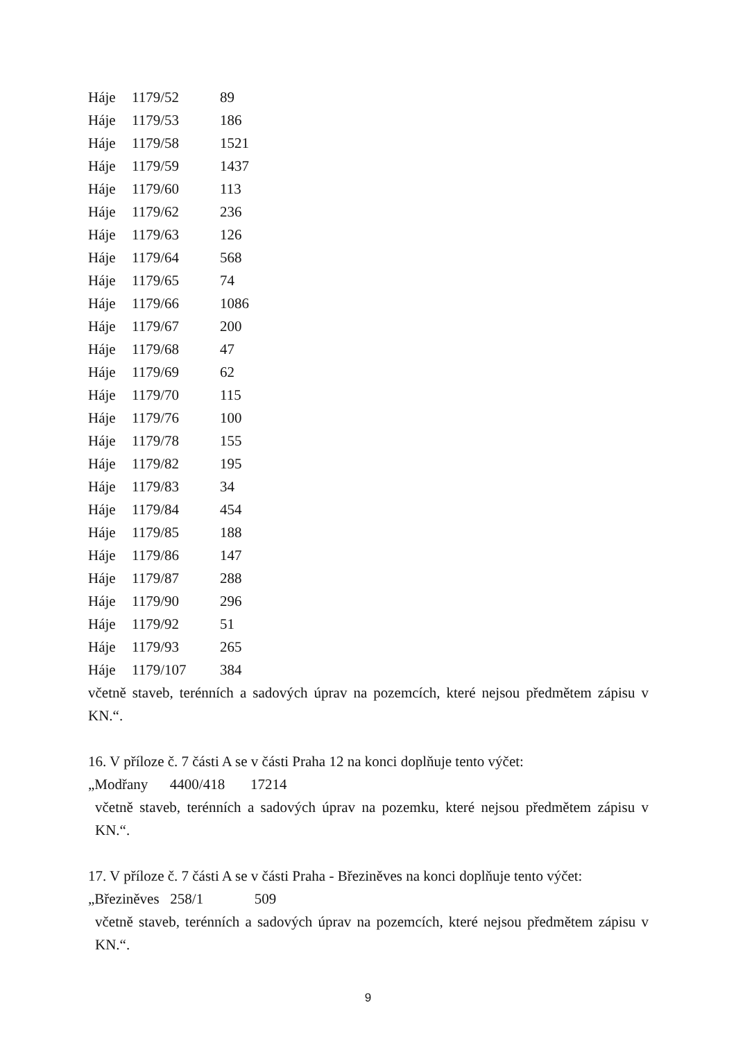| Háje | 1179/52 | 89 |
| Háje | 1179/53 | 186 |
| Háje | 1179/58 | 1521 |
| Háje | 1179/59 | 1437 |
| Háje | 1179/60 | 113 |
| Háje | 1179/62 | 236 |
| Háje | 1179/63 | 126 |
| Háje | 1179/64 | 568 |
| Háje | 1179/65 | 74 |
| Háje | 1179/66 | 1086 |
| Háje | 1179/67 | 200 |
| Háje | 1179/68 | 47 |
| Háje | 1179/69 | 62 |
| Háje | 1179/70 | 115 |
| Háje | 1179/76 | 100 |
| Háje | 1179/78 | 155 |
| Háje | 1179/82 | 195 |
| Háje | 1179/83 | 34 |
| Háje | 1179/84 | 454 |
| Háje | 1179/85 | 188 |
| Háje | 1179/86 | 147 |
| Háje | 1179/87 | 288 |
| Háje | 1179/90 | 296 |
| Háje | 1179/92 | 51 |
| Háje | 1179/93 | 265 |
| Háje | 1179/107 | 384 |
včetně staveb, terénních a sadových úprav na pozemcích, které nejsou předmětem zápisu v KN.“.
16. V příloze č. 7 části A se v části Praha 12 na konci doplňuje tento výčet:
„Modřany 4400/418 17214
včetně staveb, terénních a sadových úprav na pozemku, které nejsou předmětem zápisu v KN.“.
17. V příloze č. 7 části A se v části Praha - Březiněves na konci doplňuje tento výčet:
„Březiněves 258/1 509
včetně staveb, terénních a sadových úprav na pozemcích, které nejsou předmětem zápisu v KN.“.
9